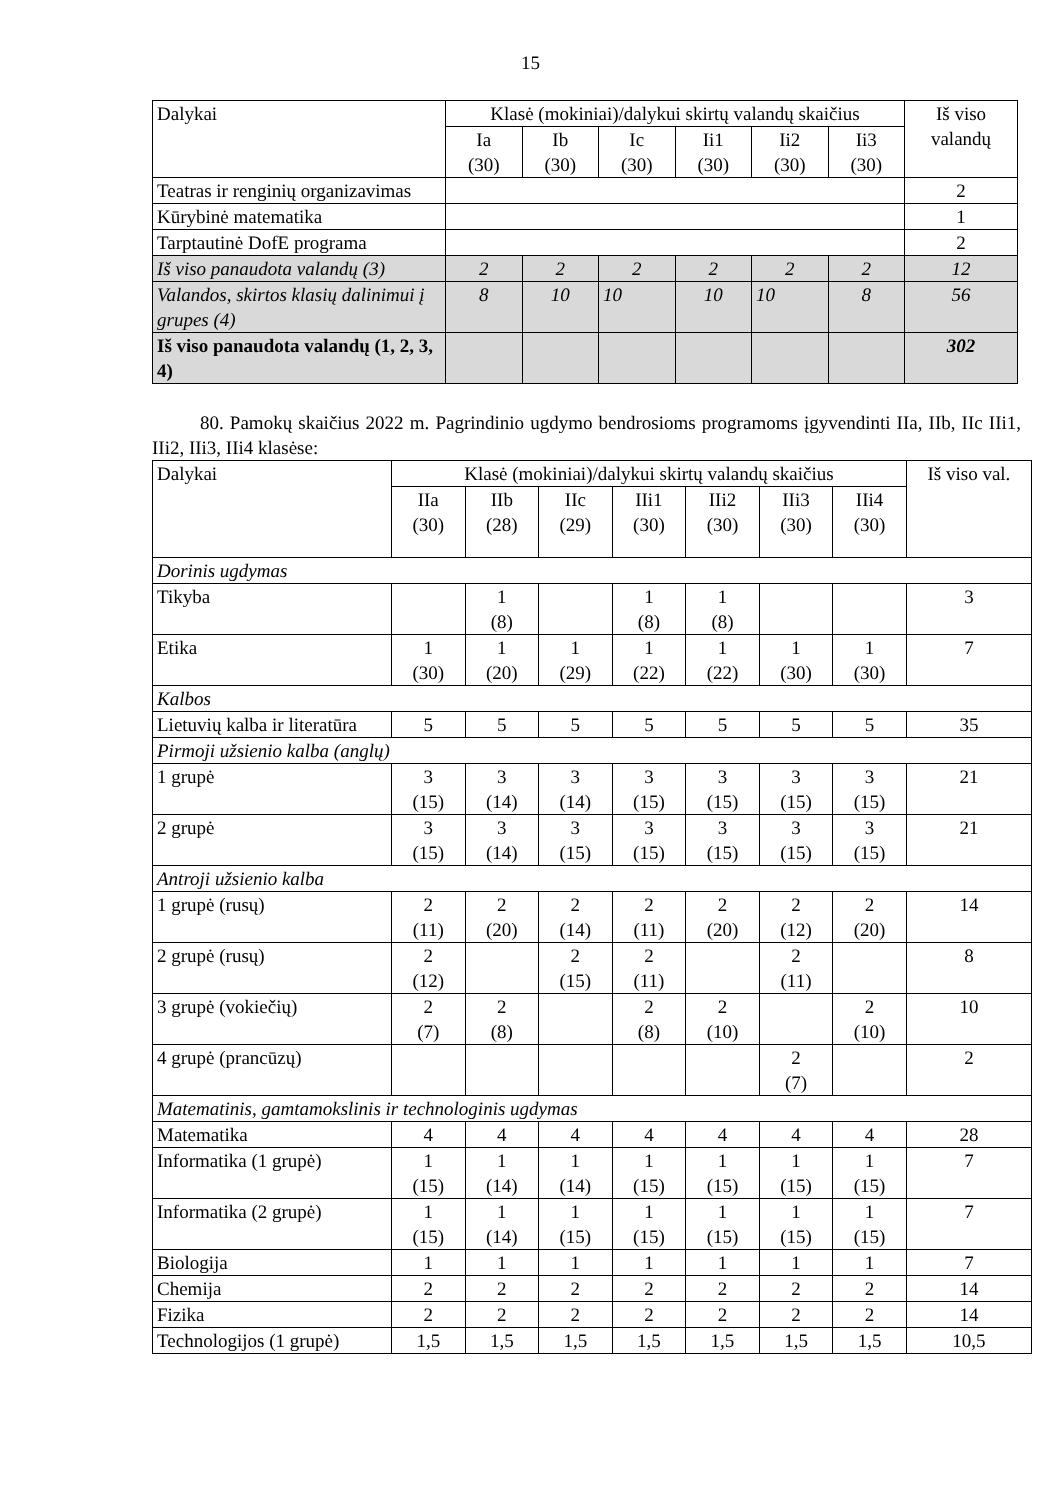15
| Dalykai | Klasė (mokiniai)/dalykui skirtų valandų skaičius | | | | | | Iš viso valandų |
| --- | --- | --- | --- | --- | --- | --- | --- |
| | Ia (30) | Ib (30) | Ic (30) | Ii1 (30) | Ii2 (30) | Ii3 (30) | |
| Teatras ir renginių organizavimas | | | | | | | 2 |
| Kūrybinė matematika | | | | | | | 1 |
| Tarptautinė DofE programa | | | | | | | 2 |
| Iš viso panaudota valandų (3) | 2 | 2 | 2 | 2 | 2 | 2 | 12 |
| Valandos, skirtos klasių dalinimui į grupes (4) | 8 | 10 | 10 | 10 | 10 | 8 | 56 |
| Iš viso panaudota valandų (1, 2, 3, 4) | | | | | | | 302 |
80. Pamokų skaičius 2022 m. Pagrindinio ugdymo bendrosioms programoms įgyvendinti IIa, IIb, IIc IIi1, IIi2, IIi3, IIi4 klasėse:
| Dalykai | Klasė (mokiniai)/dalykui skirtų valandų skaičius | | | | | | | Iš viso val. |
| --- | --- | --- | --- | --- | --- | --- | --- | --- |
| | IIa (30) | IIb (28) | IIc (29) | IIi1 (30) | IIi2 (30) | IIi3 (30) | IIi4 (30) | |
| Dorinis ugdymas | | | | | | | | |
| Tikyba | | 1 (8) | | 1 (8) | 1 (8) | | | 3 |
| Etika | 1 (30) | 1 (20) | 1 (29) | 1 (22) | 1 (22) | 1 (30) | 1 (30) | 7 |
| Kalbos | | | | | | | | |
| Lietuvių kalba ir literatūra | 5 | 5 | 5 | 5 | 5 | 5 | 5 | 35 |
| Pirmoji užsienio kalba (anglų) | | | | | | | | |
| 1 grupė | 3 (15) | 3 (14) | 3 (14) | 3 (15) | 3 (15) | 3 (15) | 3 (15) | 21 |
| 2 grupė | 3 (15) | 3 (14) | 3 (15) | 3 (15) | 3 (15) | 3 (15) | 3 (15) | 21 |
| Antroji užsienio kalba | | | | | | | | |
| 1 grupė (rusų) | 2 (11) | 2 (20) | 2 (14) | 2 (11) | 2 (20) | 2 (12) | 2 (20) | 14 |
| 2 grupė (rusų) | 2 (12) | | 2 (15) | 2 (11) | | 2 (11) | | 8 |
| 3 grupė (vokiečių) | 2 (7) | 2 (8) | | 2 (8) | 2 (10) | | 2 (10) | 10 |
| 4 grupė (prancūzų) | | | | | | 2 (7) | | 2 |
| Matematinis, gamtamokslinis ir technologinis ugdymas | | | | | | | | |
| Matematika | 4 | 4 | 4 | 4 | 4 | 4 | 4 | 28 |
| Informatika (1 grupė) | 1 (15) | 1 (14) | 1 (14) | 1 (15) | 1 (15) | 1 (15) | 1 (15) | 7 |
| Informatika (2 grupė) | 1 (15) | 1 (14) | 1 (15) | 1 (15) | 1 (15) | 1 (15) | 1 (15) | 7 |
| Biologija | 1 | 1 | 1 | 1 | 1 | 1 | 1 | 7 |
| Chemija | 2 | 2 | 2 | 2 | 2 | 2 | 2 | 14 |
| Fizika | 2 | 2 | 2 | 2 | 2 | 2 | 2 | 14 |
| Technologijos (1 grupė) | 1,5 | 1,5 | 1,5 | 1,5 | 1,5 | 1,5 | 1,5 | 10,5 |